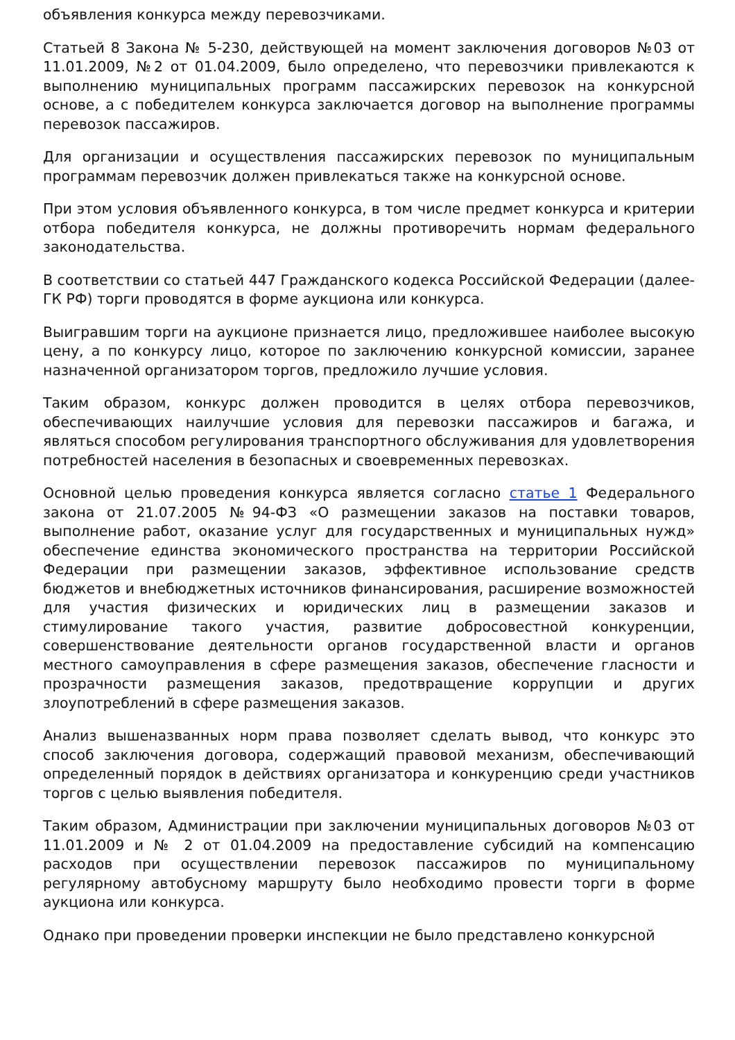объявления конкурса между перевозчиками.
Статьей 8 Закона № 5-230, действующей на момент заключения договоров №03 от 11.01.2009, №2 от 01.04.2009, было определено, что перевозчики привлекаются к выполнению муниципальных программ пассажирских перевозок на конкурсной основе, а с победителем конкурса заключается договор на выполнение программы перевозок пассажиров.
Для организации и осуществления пассажирских перевозок по муниципальным программам перевозчик должен привлекаться также на конкурсной основе.
При этом условия объявленного конкурса, в том числе предмет конкурса и критерии отбора победителя конкурса, не должны противоречить нормам федерального законодательства.
В соответствии со статьей 447 Гражданского кодекса Российской Федерации (далее- ГК РФ) торги проводятся в форме аукциона или конкурса.
Выигравшим торги на аукционе признается лицо, предложившее наиболее высокую цену, а по конкурсу лицо, которое по заключению конкурсной комиссии, заранее назначенной организатором торгов, предложило лучшие условия.
Таким образом, конкурс должен проводится в целях отбора перевозчиков, обеспечивающих наилучшие условия для перевозки пассажиров и багажа, и являться способом регулирования транспортного обслуживания для удовлетворения потребностей населения в безопасных и своевременных перевозках.
Основной целью проведения конкурса является согласно статье 1 Федерального закона от 21.07.2005 №94-ФЗ «О размещении заказов на поставки товаров, выполнение работ, оказание услуг для государственных и муниципальных нужд» обеспечение единства экономического пространства на территории Российской Федерации при размещении заказов, эффективное использование средств бюджетов и внебюджетных источников финансирования, расширение возможностей для участия физических и юридических лиц в размещении заказов и стимулирование такого участия, развитие добросовестной конкуренции, совершенствование деятельности органов государственной власти и органов местного самоуправления в сфере размещения заказов, обеспечение гласности и прозрачности размещения заказов, предотвращение коррупции и других злоупотреблений в сфере размещения заказов.
Анализ вышеназванных норм права позволяет сделать вывод, что конкурс это способ заключения договора, содержащий правовой механизм, обеспечивающий определенный порядок в действиях организатора и конкуренцию среди участников торгов с целью выявления победителя.
Таким образом, Администрации при заключении муниципальных договоров №03 от 11.01.2009 и № 2 от 01.04.2009 на предоставление субсидий на компенсацию расходов при осуществлении перевозок пассажиров по муниципальному регулярному автобусному маршруту было необходимо провести торги в форме аукциона или конкурса.
Однако при проведении проверки инспекции не было представлено конкурсной